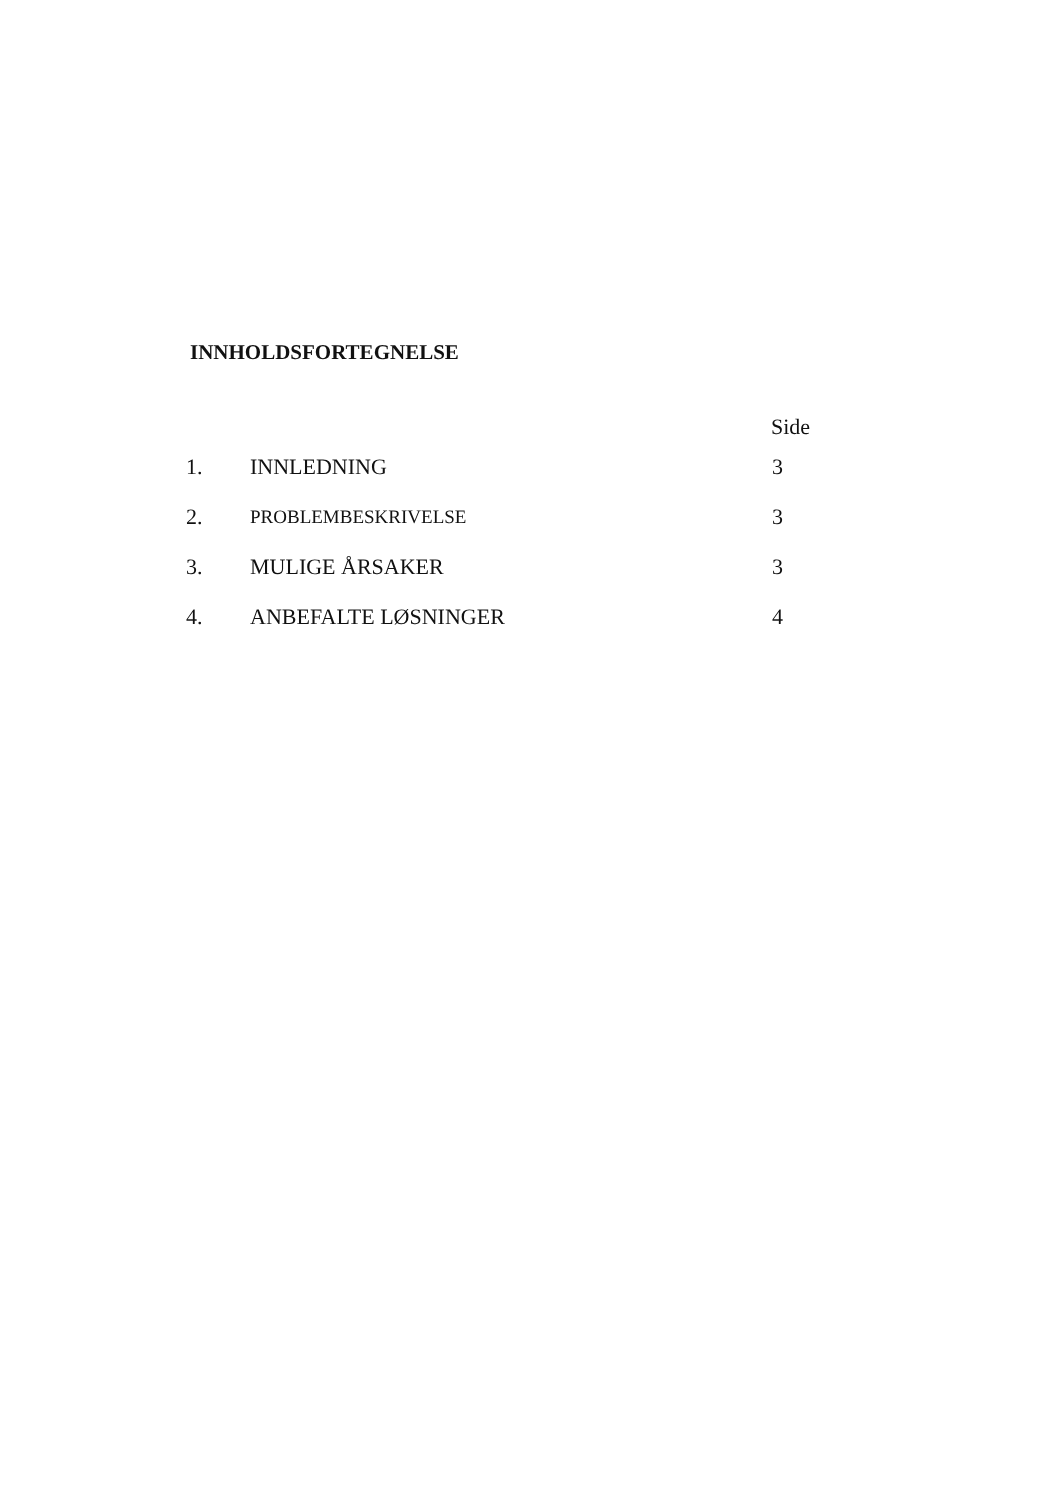INNHOLDSFORTEGNELSE
| | | Side |
| --- | --- | --- |
| 1. | INNLEDNING | 3 |
| 2. | PROBLEMBESKRIVELSE | 3 |
| 3. | MULIGE ÅRSAKER | 3 |
| 4. | ANBEFALTE LØSNINGER | 4 |